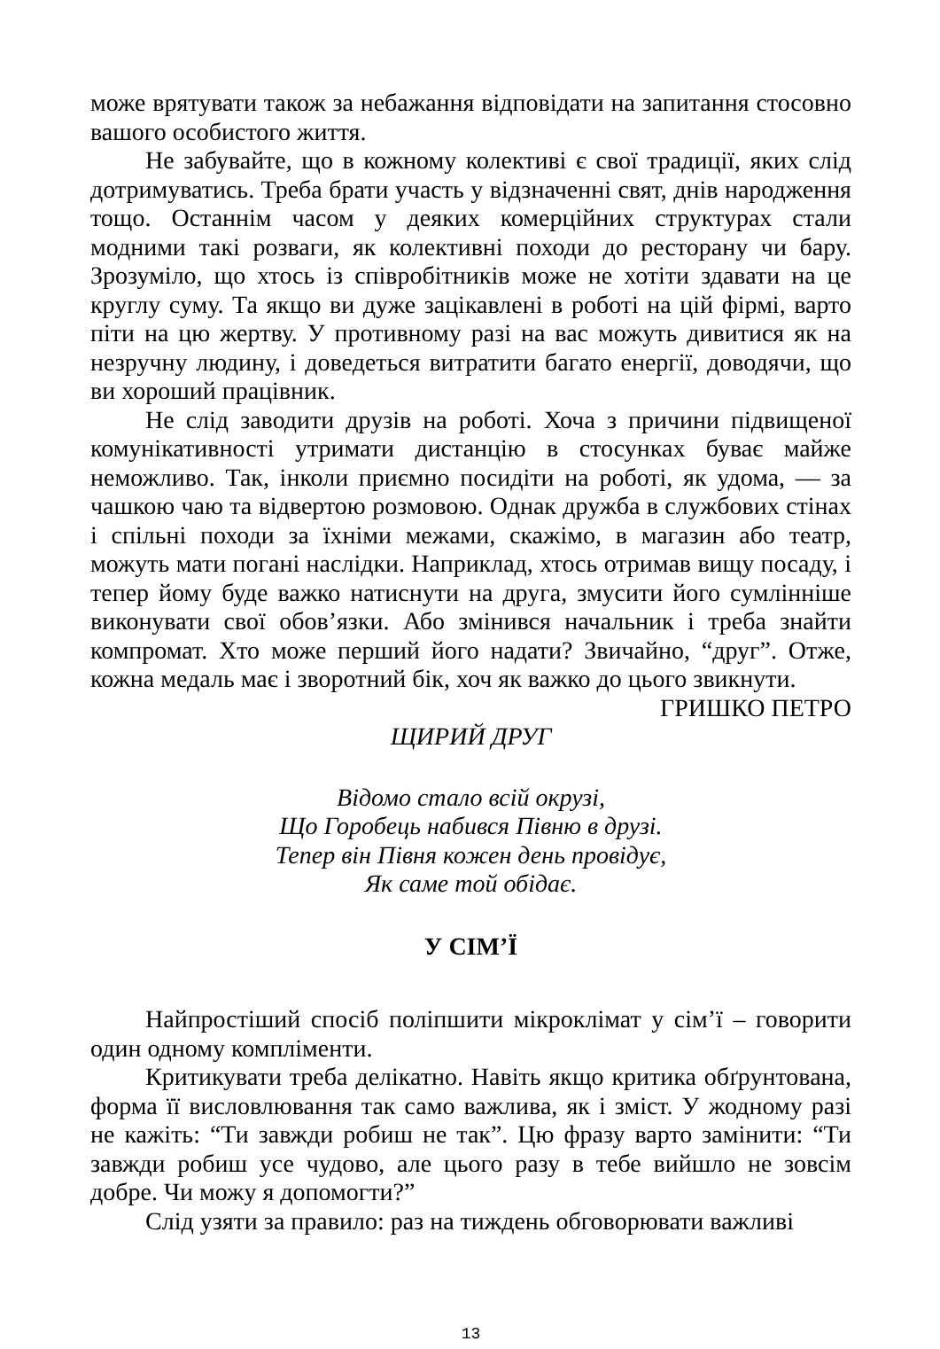може врятувати також за небажання відповідати на запитання стосовно вашого особистого життя.
Не забувайте, що в кожному колективі є свої традиції, яких слід дотримуватись. Треба брати участь у відзначенні свят, днів народження тощо. Останнім часом у деяких комерційних структурах стали модними такі розваги, як колективні походи до ресторану чи бару. Зрозуміло, що хтось із співробітників може не хотіти здавати на це круглу суму. Та якщо ви дуже зацікавлені в роботі на цій фірмі, варто піти на цю жертву. У противному разі на вас можуть дивитися як на незручну людину, і доведеться витратити багато енергії, доводячи, що ви хороший працівник.
Не слід заводити друзів на роботі. Хоча з причини підвищеної комунікативності утримати дистанцію в стосунках буває майже неможливо. Так, інколи приємно посидіти на роботі, як удома, — за чашкою чаю та відвертою розмовою. Однак дружба в службових стінах і спільні походи за їхніми межами, скажімо, в магазин або театр, можуть мати погані наслідки. Наприклад, хтось отримав вищу посаду, і тепер йому буде важко натиснути на друга, змусити його сумлінніше виконувати свої обов’язки. Або змінився начальник і треба знайти компромат. Хто може перший його надати? Звичайно, “друг”. Отже, кожна медаль має і зворотний бік, хоч як важко до цього звикнути.
ГРИШКО ПЕТРО
ЩИРИЙ ДРУГ
Відомо стало всій окрузі,
Що Горобець набився Півню в друзі.
Тепер він Півня кожен день провідує,
Як саме той обідає.
У СІМ’Ї
Найпростіший спосіб поліпшити мікроклімат у сім’ї – говорити один одному компліменти.
Критикувати треба делікатно. Навіть якщо критика обґрунтована, форма її висловлювання так само важлива, як і зміст. У жодному разі не кажіть: “Ти завжди робиш не так”. Цю фразу варто замінити: “Ти завжди робиш усе чудово, але цього разу в тебе вийшло не зовсім добре. Чи можу я допомогти?”
Слід узяти за правило: раз на тиждень обговорювати важливі
13